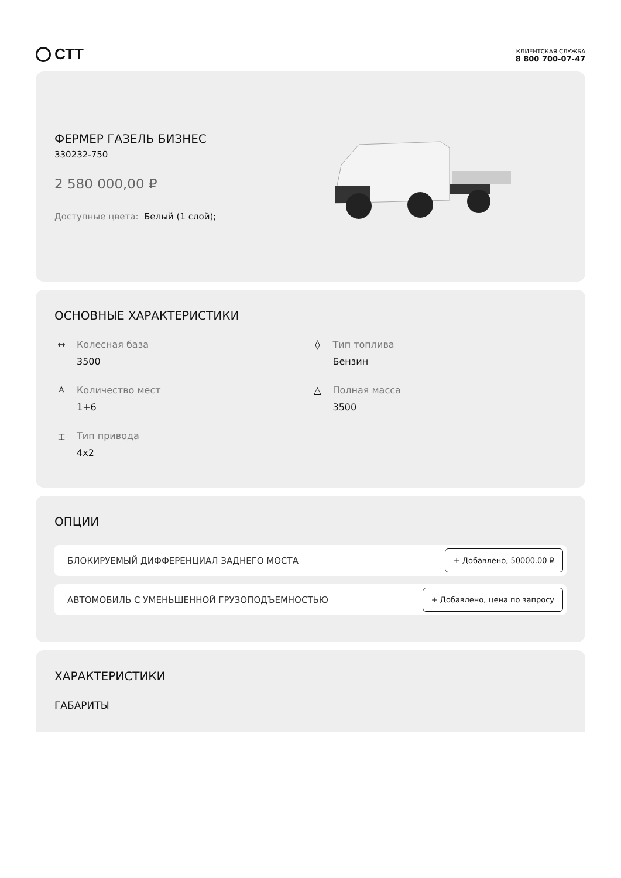СТТ
КЛИЕНТСКАЯ СЛУЖБА
8 800 700-07-47
ФЕРМЕР ГАЗЕЛЬ БИЗНЕС
330232-750
2 580 000,00 ₽
Доступные цвета: Белый (1 слой);
ОСНОВНЫЕ ХАРАКТЕРИСТИКИ
↔ Колесная база
3500
◊ Тип топлива
Бензин
♙ Количество мест
1+6
△ Полная масса
3500
⌶ Тип привода
4x2
ОПЦИИ
БЛОКИРУЕМЫЙ ДИФФЕРЕНЦИАЛ ЗАДНЕГО МОСТА + Добавлено, 50000.00 ₽
АВТОМОБИЛЬ С УМЕНЬШЕННОЙ ГРУЗОПОДЪЕМНОСТЬЮ + Добавлено, цена по запросу
ХАРАКТЕРИСТИКИ
ГАБАРИТЫ